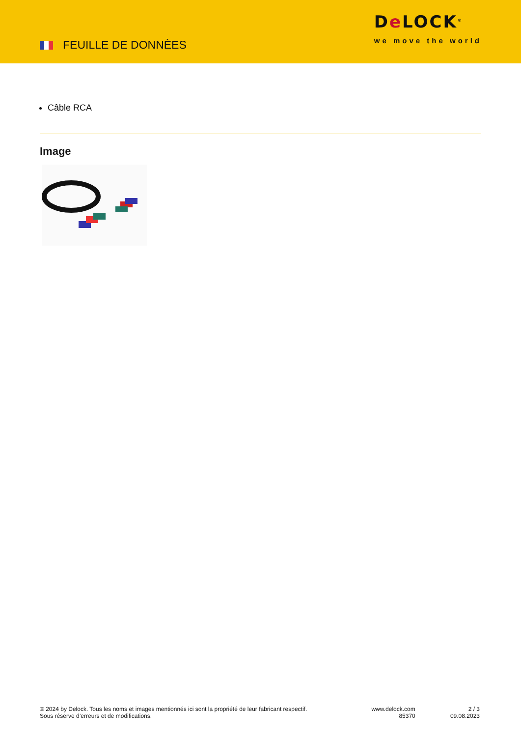FEUILLE DE DONNÈES
De LOCK<sup>®</sup>
we move the world
Câble RCA
Image
© 2024 by Delock. Tous les noms et images mentionnés ici sont la propriété de leur fabricant respectif.
Sous réserve d’erreurs et de modifications.
www.delock.com
85370
2 / 3
09.08.2023